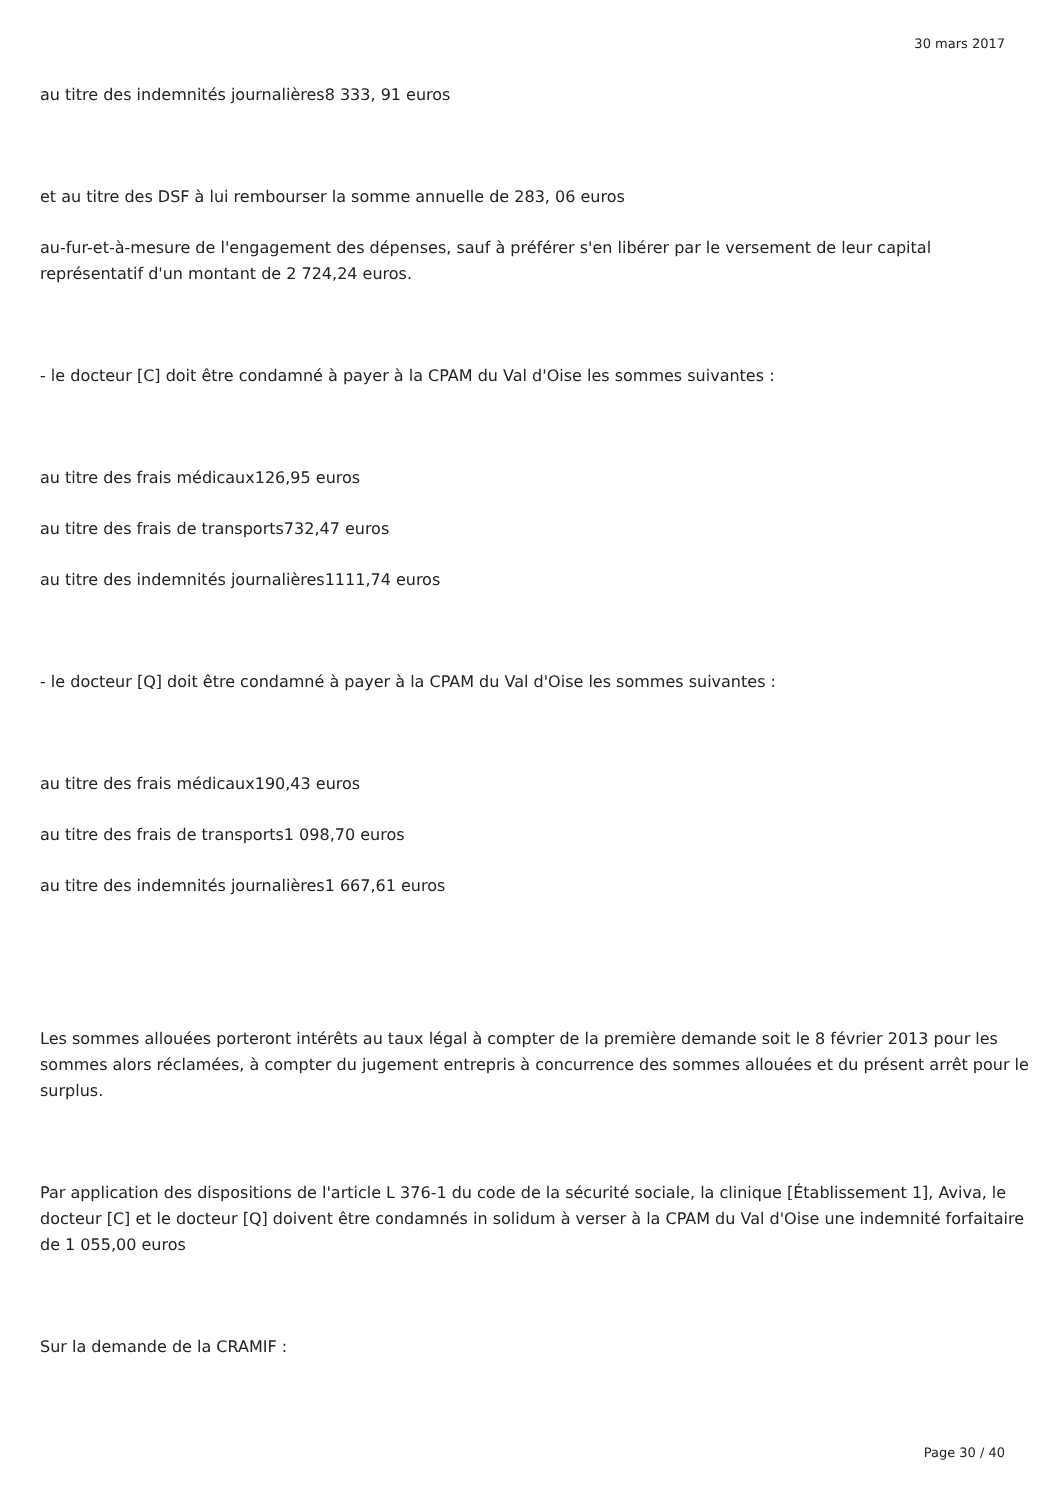30 mars 2017
au titre des indemnités journalières8 333, 91 euros
et au titre des DSF à lui rembourser la somme annuelle de 283, 06 euros
au-fur-et-à-mesure de l'engagement des dépenses, sauf à préférer s'en libérer par le versement de leur capital représentatif d'un montant de 2 724,24 euros.
- le docteur [C] doit être condamné à payer à la CPAM du Val d'Oise les sommes suivantes :
au titre des frais médicaux126,95 euros
au titre des frais de transports732,47 euros
au titre des indemnités journalières1111,74 euros
- le docteur [Q] doit être condamné à payer à la CPAM du Val d'Oise les sommes suivantes :
au titre des frais médicaux190,43 euros
au titre des frais de transports1 098,70 euros
au titre des indemnités journalières1 667,61 euros
Les sommes allouées porteront intérêts au taux légal à compter de la première demande soit le 8 février 2013 pour les sommes alors réclamées, à compter du jugement entrepris à concurrence des sommes allouées et du présent arrêt pour le surplus.
Par application des dispositions de l'article L 376-1 du code de la sécurité sociale, la clinique [Établissement 1], Aviva, le docteur [C] et le docteur [Q] doivent être condamnés in solidum à verser à la CPAM du Val d'Oise une indemnité forfaitaire de 1 055,00 euros
Sur la demande de la CRAMIF :
Page 30 / 40